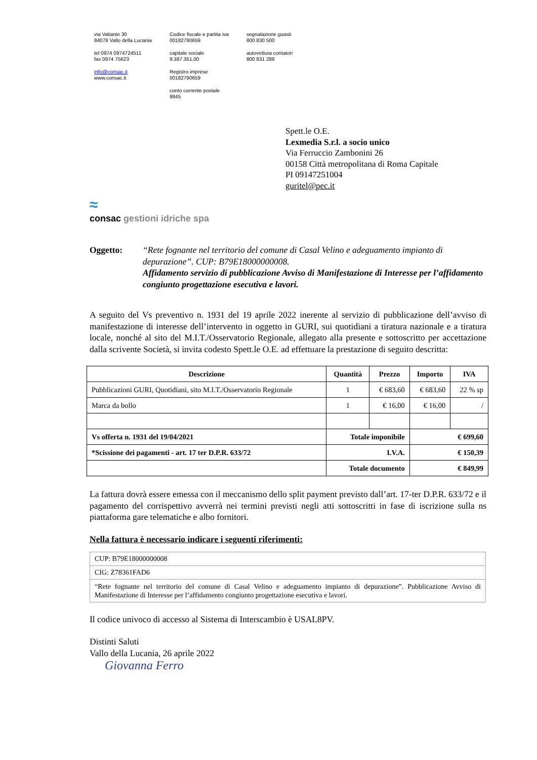via Valiante 30
84078 Vallo della Lucania
tel 0974 0974724511
fax 0974 75623
info@consac.it
www.consac.it
Codice fiscale e partita iva
00182790659
capitale sociale
9.387.351,00
Registro imprese
00182790659
conto corrente postale
9845
segnalazione guasti
800 830 500
autovettura contatori
800 831 288
Spett.le O.E.
Lexmedia S.r.l. a socio unico
Via Ferruccio Zambonini 26
00158 Città metropolitana di Roma Capitale
PI 09147251004
guritel@pec.it
≈
consac gestioni idriche spa
Oggetto: “Rete fognante nel territorio del comune di Casal Velino e adeguamento impianto di depurazione”. CUP: B79E18000000008.
Affidamento servizio di pubblicazione Avviso di Manifestazione di Interesse per l’affidamento congiunto progettazione esecutiva e lavori.
A seguito del Vs preventivo n. 1931 del 19 aprile 2022 inerente al servizio di pubblicazione dell’avviso di manifestazione di interesse dell’intervento in oggetto in GURI, sui quotidiani a tiratura nazionale e a tiratura locale, nonché al sito del M.I.T./Osservatorio Regionale, allegato alla presente e sottoscritto per accettazione dalla scrivente Società, si invita codesto Spett.le O.E. ad effettuare la prestazione di seguito descritta:
| Descrizione | Quantità | Prezzo | Importo | IVA |
| --- | --- | --- | --- | --- |
| Pubblicazioni GURI, Quotidiani, sito M.I.T./Osservatorio Regionale | 1 | € 683,60 | € 683,60 | 22 % sp |
| Marca da bollo | 1 | € 16,00 | € 16,00 | / |
| Vs offerta n. 1931 del 19/04/2021 | Totale imponibile | | € 699,60 | |
| *Scissione dei pagamenti - art. 17 ter D.P.R. 633/72 | I.V.A. | | € 150,39 | |
| | Totale documento | | € 849,99 | |
La fattura dovrà essere emessa con il meccanismo dello split payment previsto dall’art. 17-ter D.P.R. 633/72 e il pagamento del corrispettivo avverrà nei termini previsti negli atti sottoscritti in fase di iscrizione sulla ns piattaforma gare telematiche e albo fornitori.
Nella fattura è necessario indicare i seguenti riferimenti:
| CUP: B79E18000000008 |
| CIG: Z78361FAD6 |
| “Rete fognante nel territorio del comune di Casal Velino e adeguamento impianto di depurazione”. Pubblicazione Avviso di Manifestazione di Interesse per l’affidamento congiunto progettazione esecutiva e lavori. |
Il codice univoco di accesso al Sistema di Interscambio è USAL8PV.
Distinti Saluti
Vallo della Lucania, 26 aprile 2022
Giovanna Ferro